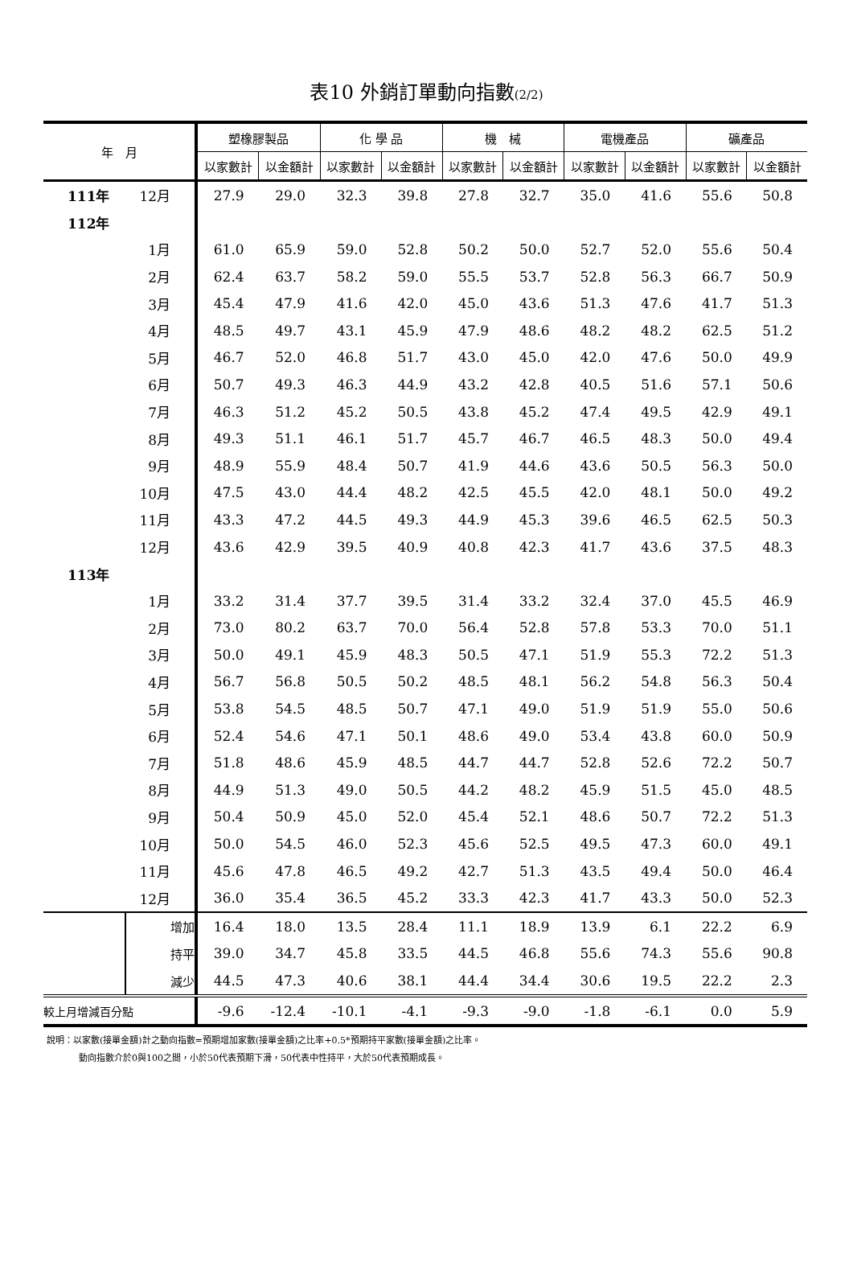表10 外銷訂單動向指數(2/2)
| 年 月 | | 塑橡膠製品 | | 化 學 品 | | 機 械 | | 電機產品 | | 礦產品 | |
| --- | --- | --- | --- | --- | --- | --- | --- | --- | --- | --- | --- |
| | | 以家數計 | 以金額計 | 以家數計 | 以金額計 | 以家數計 | 以金額計 | 以家數計 | 以金額計 | 以家數計 | 以金額計 |
| 111年 | 12月 | 27.9 | 29.0 | 32.3 | 39.8 | 27.8 | 32.7 | 35.0 | 41.6 | 55.6 | 50.8 |
| 112年 | | | | | | | | | | | |
| | 1月 | 61.0 | 65.9 | 59.0 | 52.8 | 50.2 | 50.0 | 52.7 | 52.0 | 55.6 | 50.4 |
| | 2月 | 62.4 | 63.7 | 58.2 | 59.0 | 55.5 | 53.7 | 52.8 | 56.3 | 66.7 | 50.9 |
| | 3月 | 45.4 | 47.9 | 41.6 | 42.0 | 45.0 | 43.6 | 51.3 | 47.6 | 41.7 | 51.3 |
| | 4月 | 48.5 | 49.7 | 43.1 | 45.9 | 47.9 | 48.6 | 48.2 | 48.2 | 62.5 | 51.2 |
| | 5月 | 46.7 | 52.0 | 46.8 | 51.7 | 43.0 | 45.0 | 42.0 | 47.6 | 50.0 | 49.9 |
| | 6月 | 50.7 | 49.3 | 46.3 | 44.9 | 43.2 | 42.8 | 40.5 | 51.6 | 57.1 | 50.6 |
| | 7月 | 46.3 | 51.2 | 45.2 | 50.5 | 43.8 | 45.2 | 47.4 | 49.5 | 42.9 | 49.1 |
| | 8月 | 49.3 | 51.1 | 46.1 | 51.7 | 45.7 | 46.7 | 46.5 | 48.3 | 50.0 | 49.4 |
| | 9月 | 48.9 | 55.9 | 48.4 | 50.7 | 41.9 | 44.6 | 43.6 | 50.5 | 56.3 | 50.0 |
| | 10月 | 47.5 | 43.0 | 44.4 | 48.2 | 42.5 | 45.5 | 42.0 | 48.1 | 50.0 | 49.2 |
| | 11月 | 43.3 | 47.2 | 44.5 | 49.3 | 44.9 | 45.3 | 39.6 | 46.5 | 62.5 | 50.3 |
| | 12月 | 43.6 | 42.9 | 39.5 | 40.9 | 40.8 | 42.3 | 41.7 | 43.6 | 37.5 | 48.3 |
| 113年 | | | | | | | | | | | |
| | 1月 | 33.2 | 31.4 | 37.7 | 39.5 | 31.4 | 33.2 | 32.4 | 37.0 | 45.5 | 46.9 |
| | 2月 | 73.0 | 80.2 | 63.7 | 70.0 | 56.4 | 52.8 | 57.8 | 53.3 | 70.0 | 51.1 |
| | 3月 | 50.0 | 49.1 | 45.9 | 48.3 | 50.5 | 47.1 | 51.9 | 55.3 | 72.2 | 51.3 |
| | 4月 | 56.7 | 56.8 | 50.5 | 50.2 | 48.5 | 48.1 | 56.2 | 54.8 | 56.3 | 50.4 |
| | 5月 | 53.8 | 54.5 | 48.5 | 50.7 | 47.1 | 49.0 | 51.9 | 51.9 | 55.0 | 50.6 |
| | 6月 | 52.4 | 54.6 | 47.1 | 50.1 | 48.6 | 49.0 | 53.4 | 43.8 | 60.0 | 50.9 |
| | 7月 | 51.8 | 48.6 | 45.9 | 48.5 | 44.7 | 44.7 | 52.8 | 52.6 | 72.2 | 50.7 |
| | 8月 | 44.9 | 51.3 | 49.0 | 50.5 | 44.2 | 48.2 | 45.9 | 51.5 | 45.0 | 48.5 |
| | 9月 | 50.4 | 50.9 | 45.0 | 52.0 | 45.4 | 52.1 | 48.6 | 50.7 | 72.2 | 51.3 |
| | 10月 | 50.0 | 54.5 | 46.0 | 52.3 | 45.6 | 52.5 | 49.5 | 47.3 | 60.0 | 49.1 |
| | 11月 | 45.6 | 47.8 | 46.5 | 49.2 | 42.7 | 51.3 | 43.5 | 49.4 | 50.0 | 46.4 |
| | 12月 | 36.0 | 35.4 | 36.5 | 45.2 | 33.3 | 42.3 | 41.7 | 43.3 | 50.0 | 52.3 |
| | 增加 | 16.4 | 18.0 | 13.5 | 28.4 | 11.1 | 18.9 | 13.9 | 6.1 | 22.2 | 6.9 |
| | 持平 | 39.0 | 34.7 | 45.8 | 33.5 | 44.5 | 46.8 | 55.6 | 74.3 | 55.6 | 90.8 |
| | 減少 | 44.5 | 47.3 | 40.6 | 38.1 | 44.4 | 34.4 | 30.6 | 19.5 | 22.2 | 2.3 |
| 較上月增減百分點 | | -9.6 | -12.4 | -10.1 | -4.1 | -9.3 | -9.0 | -1.8 | -6.1 | 0.0 | 5.9 |
說明：以家數(接單金額)計之動向指數=預期增加家數(接單金額)之比率+0.5*預期持平家數(接單金額)之比率。
動向指數介於0與100之間，小於50代表預期下滑，50代表中性持平，大於50代表預期成長。